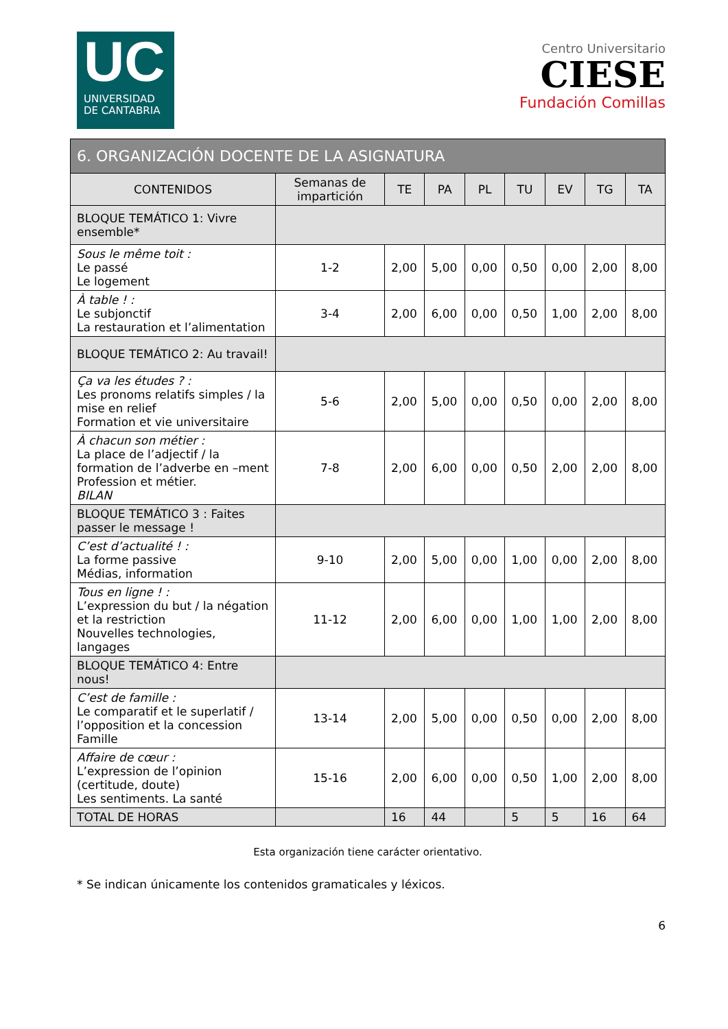UC
UNIVERSIDAD
DE CANTABRIA
Centro Universitario
CIESE
Fundación Comillas
| 6. ORGANIZACIÓN DOCENTE DE LA ASIGNATURA | | | | | | | | |
| --- | --- | --- | --- | --- | --- | --- | --- | --- |
| CONTENIDOS | Semanas de impartición | TE | PA | PL | TU | EV | TG | TA |
| BLOQUE TEMÁTICO 1: Vivre ensemble* | | | | | | | | |
| Sous le même toit : Le passé Le logement | 1-2 | 2,00 | 5,00 | 0,00 | 0,50 | 0,00 | 2,00 | 8,00 |
| À table ! : Le subjonctif La restauration et l’alimentation | 3-4 | 2,00 | 6,00 | 0,00 | 0,50 | 1,00 | 2,00 | 8,00 |
| BLOQUE TEMÁTICO 2: Au travail! | | | | | | | | |
| Ça va les études ? : Les pronoms relatifs simples / la mise en relief Formation et vie universitaire | 5-6 | 2,00 | 5,00 | 0,00 | 0,50 | 0,00 | 2,00 | 8,00 |
| À chacun son métier : La place de l’adjectif / la formation de l’adverbe en –ment Profession et métier. BILAN | 7-8 | 2,00 | 6,00 | 0,00 | 0,50 | 2,00 | 2,00 | 8,00 |
| BLOQUE TEMÁTICO 3 : Faites passer le message ! | | | | | | | | |
| C’est d’actualité ! : La forme passive Médias, information | 9-10 | 2,00 | 5,00 | 0,00 | 1,00 | 0,00 | 2,00 | 8,00 |
| Tous en ligne ! : L’expression du but / la négation et la restriction Nouvelles technologies, langages | 11-12 | 2,00 | 6,00 | 0,00 | 1,00 | 1,00 | 2,00 | 8,00 |
| BLOQUE TEMÁTICO 4: Entre nous! | | | | | | | | |
| C’est de famille : Le comparatif et le superlatif / l’opposition et la concession Famille | 13-14 | 2,00 | 5,00 | 0,00 | 0,50 | 0,00 | 2,00 | 8,00 |
| Affaire de cœur : L’expression de l’opinion (certitude, doute) Les sentiments. La santé | 15-16 | 2,00 | 6,00 | 0,00 | 0,50 | 1,00 | 2,00 | 8,00 |
| TOTAL DE HORAS | | 16 | 44 | | 5 | 5 | 16 | 64 |
Esta organización tiene carácter orientativo.
* Se indican únicamente los contenidos gramaticales y léxicos.
6